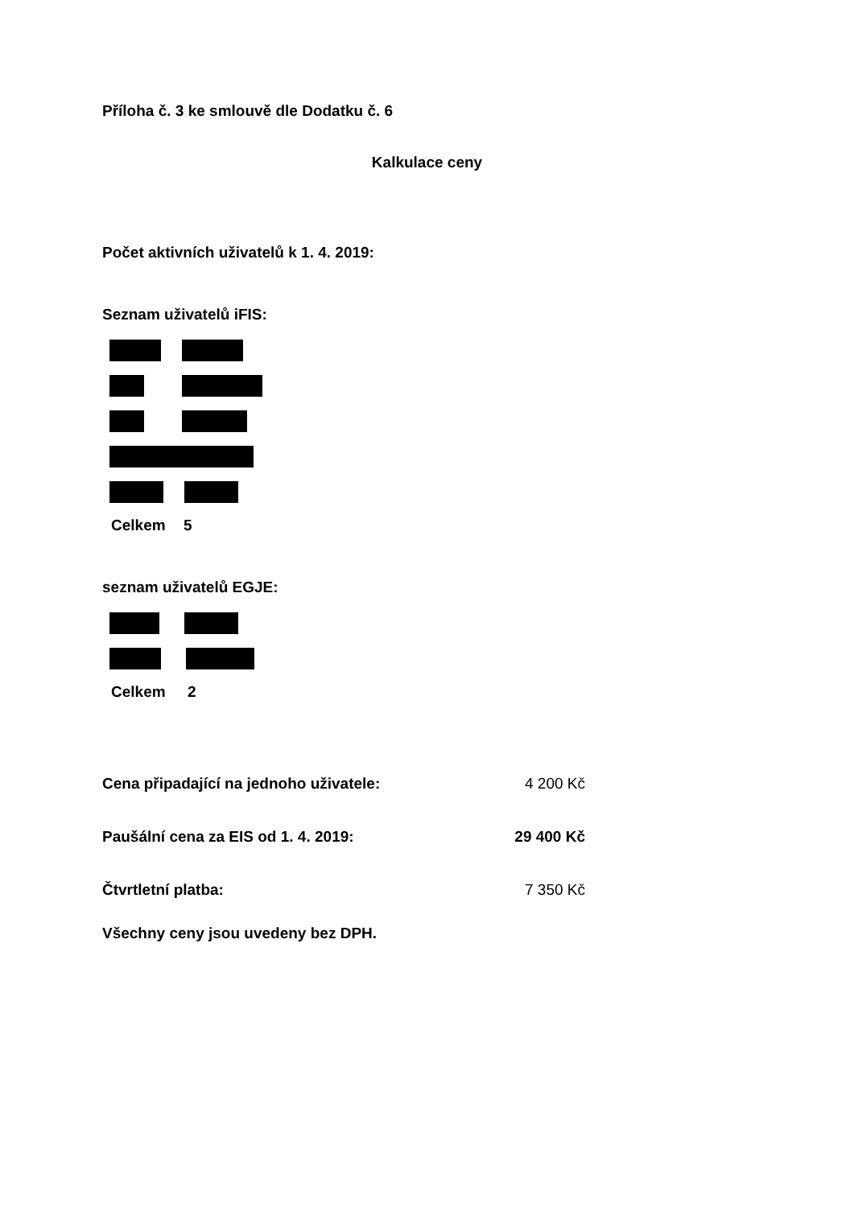Příloha č. 3 ke smlouvě dle Dodatku č. 6
Kalkulace ceny
Počet aktivních uživatelů k 1. 4. 2019:
Seznam uživatelů iFIS:
Celkem 5
seznam uživatelů EGJE:
Celkem 2
| Cena připadající na jednoho uživatele: | 4 200 Kč |
| Paušální cena za EIS od 1. 4. 2019: | 29 400 Kč |
| Čtvrtletní platba: | 7 350 Kč |
Všechny ceny jsou uvedeny bez DPH.